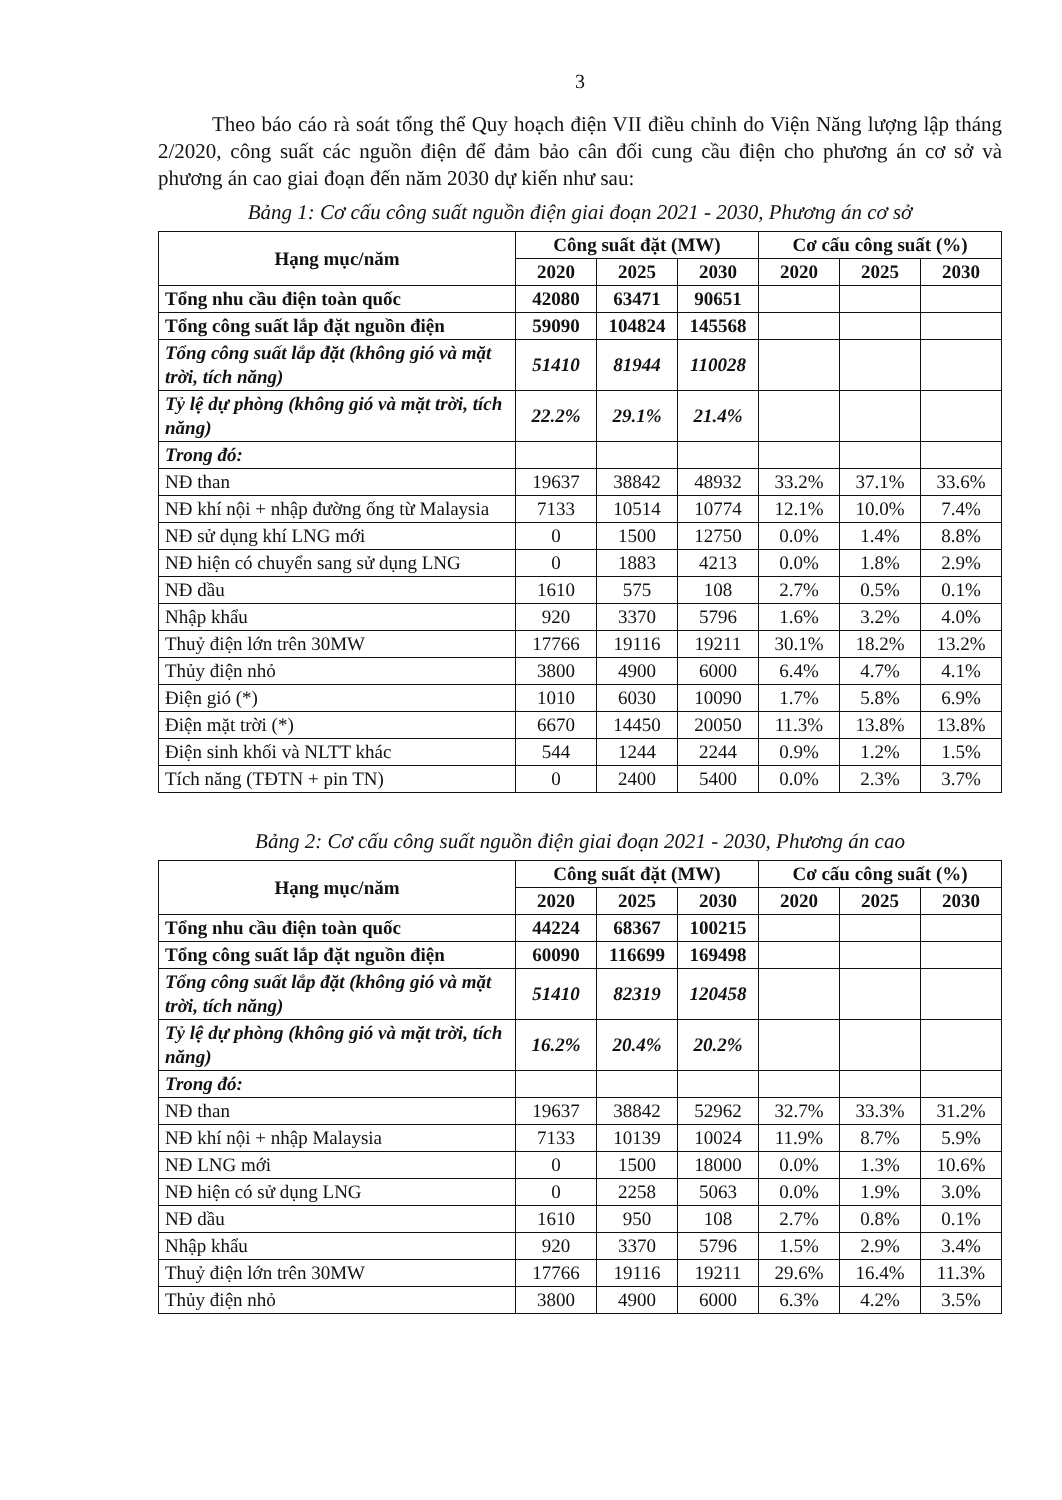3
Theo báo cáo rà soát tổng thể Quy hoạch điện VII điều chỉnh do Viện Năng lượng lập tháng 2/2020, công suất các nguồn điện để đảm bảo cân đối cung cầu điện cho phương án cơ sở và phương án cao giai đoạn đến năm 2030 dự kiến như sau:
Bảng 1: Cơ cấu công suất nguồn điện giai đoạn 2021 - 2030, Phương án cơ sở
| Hạng mục/năm | Công suất đặt (MW) | | | Cơ cấu công suất (%) | | |
| --- | --- | --- | --- | --- | --- | --- |
| | 2020 | 2025 | 2030 | 2020 | 2025 | 2030 |
| Tổng nhu cầu điện toàn quốc | 42080 | 63471 | 90651 | | | |
| Tổng công suất lắp đặt nguồn điện | 59090 | 104824 | 145568 | | | |
| Tổng công suất lắp đặt (không gió và mặt trời, tích năng) | 51410 | 81944 | 110028 | | | |
| Tỷ lệ dự phòng (không gió và mặt trời, tích năng) | 22.2% | 29.1% | 21.4% | | | |
| Trong đó: | | | | | | |
| NĐ than | 19637 | 38842 | 48932 | 33.2% | 37.1% | 33.6% |
| NĐ khí nội + nhập đường ống từ Malaysia | 7133 | 10514 | 10774 | 12.1% | 10.0% | 7.4% |
| NĐ sử dụng khí LNG mới | 0 | 1500 | 12750 | 0.0% | 1.4% | 8.8% |
| NĐ hiện có chuyển sang sử dụng LNG | 0 | 1883 | 4213 | 0.0% | 1.8% | 2.9% |
| NĐ dầu | 1610 | 575 | 108 | 2.7% | 0.5% | 0.1% |
| Nhập khẩu | 920 | 3370 | 5796 | 1.6% | 3.2% | 4.0% |
| Thuỷ điện lớn trên 30MW | 17766 | 19116 | 19211 | 30.1% | 18.2% | 13.2% |
| Thủy điện nhỏ | 3800 | 4900 | 6000 | 6.4% | 4.7% | 4.1% |
| Điện gió (*) | 1010 | 6030 | 10090 | 1.7% | 5.8% | 6.9% |
| Điện mặt trời (*) | 6670 | 14450 | 20050 | 11.3% | 13.8% | 13.8% |
| Điện sinh khối và NLTT khác | 544 | 1244 | 2244 | 0.9% | 1.2% | 1.5% |
| Tích năng (TĐTN + pin TN) | 0 | 2400 | 5400 | 0.0% | 2.3% | 3.7% |
Bảng 2: Cơ cấu công suất nguồn điện giai đoạn 2021 - 2030, Phương án cao
| Hạng mục/năm | Công suất đặt (MW) | | | Cơ cấu công suất (%) | | |
| --- | --- | --- | --- | --- | --- | --- |
| | 2020 | 2025 | 2030 | 2020 | 2025 | 2030 |
| Tổng nhu cầu điện toàn quốc | 44224 | 68367 | 100215 | | | |
| Tổng công suất lắp đặt nguồn điện | 60090 | 116699 | 169498 | | | |
| Tổng công suất lắp đặt (không gió và mặt trời, tích năng) | 51410 | 82319 | 120458 | | | |
| Tỷ lệ dự phòng (không gió và mặt trời, tích năng) | 16.2% | 20.4% | 20.2% | | | |
| Trong đó: | | | | | | |
| NĐ than | 19637 | 38842 | 52962 | 32.7% | 33.3% | 31.2% |
| NĐ khí nội + nhập Malaysia | 7133 | 10139 | 10024 | 11.9% | 8.7% | 5.9% |
| NĐ LNG mới | 0 | 1500 | 18000 | 0.0% | 1.3% | 10.6% |
| NĐ hiện có sử dụng LNG | 0 | 2258 | 5063 | 0.0% | 1.9% | 3.0% |
| NĐ dầu | 1610 | 950 | 108 | 2.7% | 0.8% | 0.1% |
| Nhập khẩu | 920 | 3370 | 5796 | 1.5% | 2.9% | 3.4% |
| Thuỷ điện lớn trên 30MW | 17766 | 19116 | 19211 | 29.6% | 16.4% | 11.3% |
| Thủy điện nhỏ | 3800 | 4900 | 6000 | 6.3% | 4.2% | 3.5% |